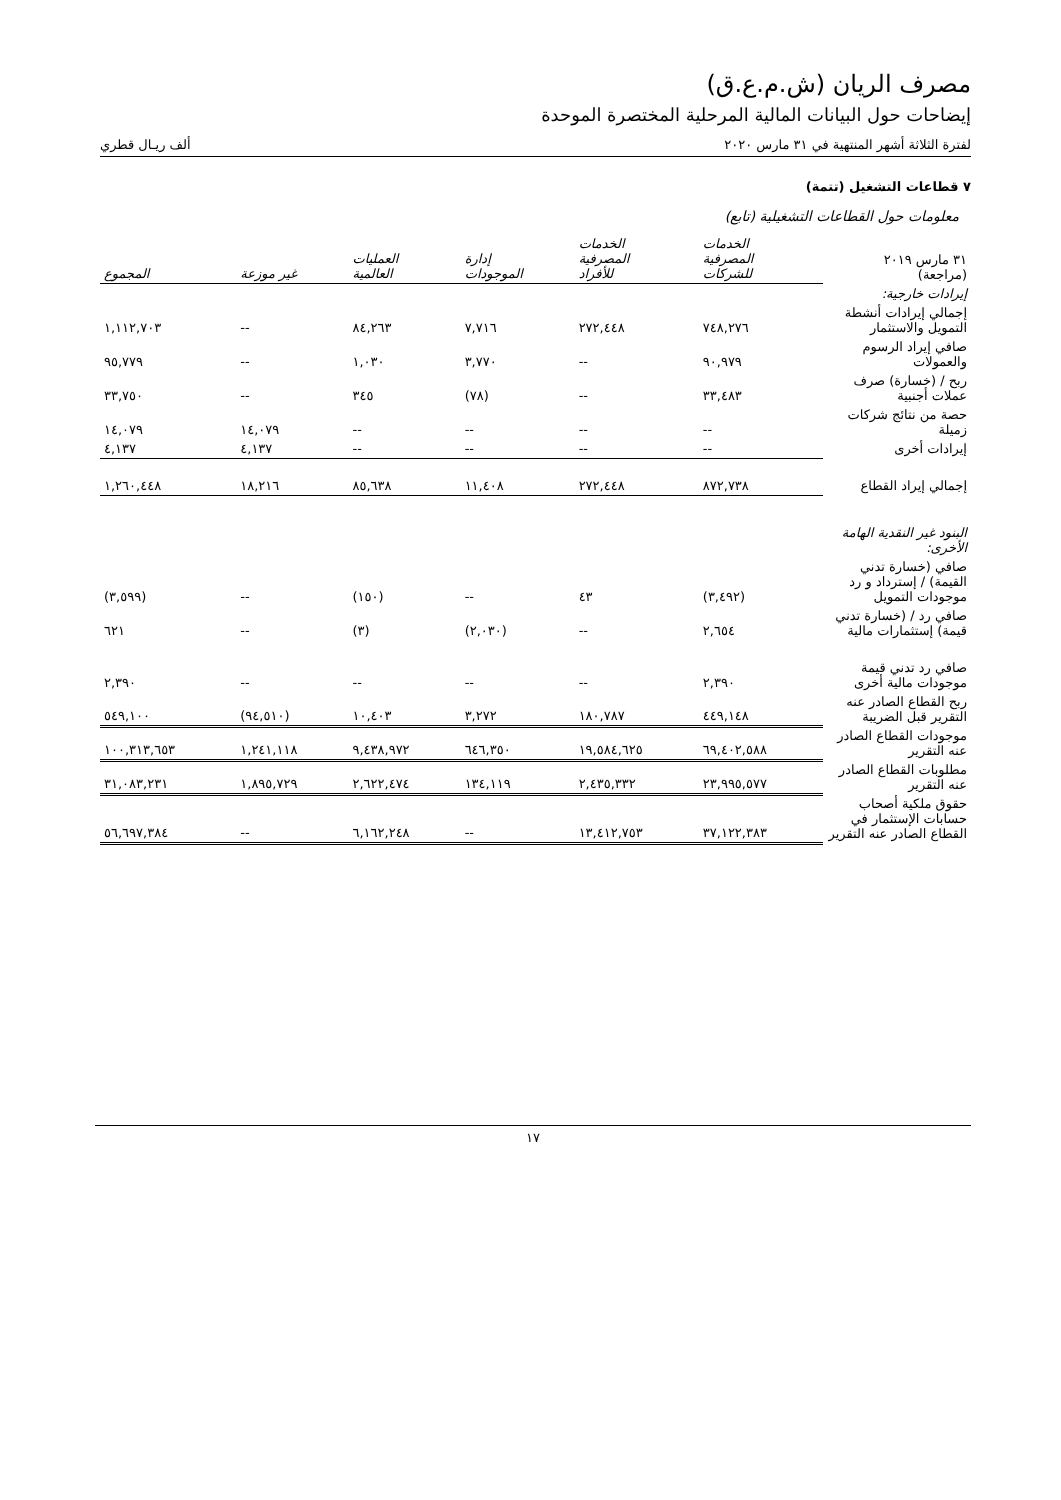مصرف الريان (ش.م.ع.ق)
إيضاحات حول البيانات المالية المرحلية المختصرة الموحدة
لفترة الثلاثة أشهر المنتهية في ٣١ مارس ٢٠٢٠ ألف ريـال قطري
٧ قطاعات التشغيل (تتمة)
معلومات حول القطاعات التشغيلية (تابع)
| ٣١ مارس ٢٠١٩ (مراجعة) | الخدمات المصرفية للشركات | الخدمات المصرفية للأفراد | إدارة الموجودات | العمليات العالمية | غير موزعة | المجموع |
| --- | --- | --- | --- | --- | --- | --- |
| إيرادات خارجية: | | | | | | |
| إجمالي إيرادات أنشطة التمويل والاستثمار | ٧٤٨,٢٧٦ | ٢٧٢,٤٤٨ | ٧,٧١٦ | ٨٤,٢٦٣ | -- | ١,١١٢,٧٠٣ |
| صافي إيراد الرسوم والعمولات | ٩٠,٩٧٩ | -- | ٣,٧٧٠ | ١,٠٣٠ | -- | ٩٥,٧٧٩ |
| ربح / (خسارة) صرف عملات أجنبية | ٣٣,٤٨٣ | -- | (٧٨) | ٣٤٥ | -- | ٣٣,٧٥٠ |
| حصة من نتائج شركات زميلة | -- | -- | -- | -- | ١٤,٠٧٩ | ١٤,٠٧٩ |
| إيرادات أخرى | -- | -- | -- | -- | ٤,١٣٧ | ٤,١٣٧ |
| إجمالي إيراد القطاع | ٨٧٢,٧٣٨ | ٢٧٢,٤٤٨ | ١١,٤٠٨ | ٨٥,٦٣٨ | ١٨,٢١٦ | ١,٢٦٠,٤٤٨ |
| البنود غير النقدية الهامة الأخرى: | | | | | | |
| صافي (خسارة تدني القيمة) / إسترداد و رد موجودات التمويل | (٣,٤٩٢) | ٤٣ | -- | (١٥٠) | -- | (٣,٥٩٩) |
| صافي رد / (خسارة تدني قيمة) إستثمارات مالية | ٢,٦٥٤ | -- | (٢,٠٣٠) | (٣) | -- | ٦٢١ |
| صافي رد تدني قيمة موجودات مالية أخرى | ٢,٣٩٠ | -- | -- | -- | -- | ٢,٣٩٠ |
| ربح القطاع الصادر عنه التقرير قبل الضريبة | ٤٤٩,١٤٨ | ١٨٠,٧٨٧ | ٣,٢٧٢ | ١٠,٤٠٣ | (٩٤,٥١٠) | ٥٤٩,١٠٠ |
| موجودات القطاع الصادر عنه التقرير | ٦٩,٤٠٢,٥٨٨ | ١٩,٥٨٤,٦٢٥ | ٦٤٦,٣٥٠ | ٩,٤٣٨,٩٧٢ | ١,٢٤١,١١٨ | ١٠٠,٣١٣,٦٥٣ |
| مطلوبات القطاع الصادر عنه التقرير | ٢٣,٩٩٥,٥٧٧ | ٢,٤٣٥,٣٣٢ | ١٣٤,١١٩ | ٢,٦٢٢,٤٧٤ | ١,٨٩٥,٧٢٩ | ٣١,٠٨٣,٢٣١ |
| حقوق ملكية أصحاب حسابات الإستثمار في القطاع الصادر عنه التقرير | ٣٧,١٢٢,٣٨٣ | ١٣,٤١٢,٧٥٣ | -- | ٦,١٦٢,٢٤٨ | -- | ٥٦,٦٩٧,٣٨٤ |
١٧